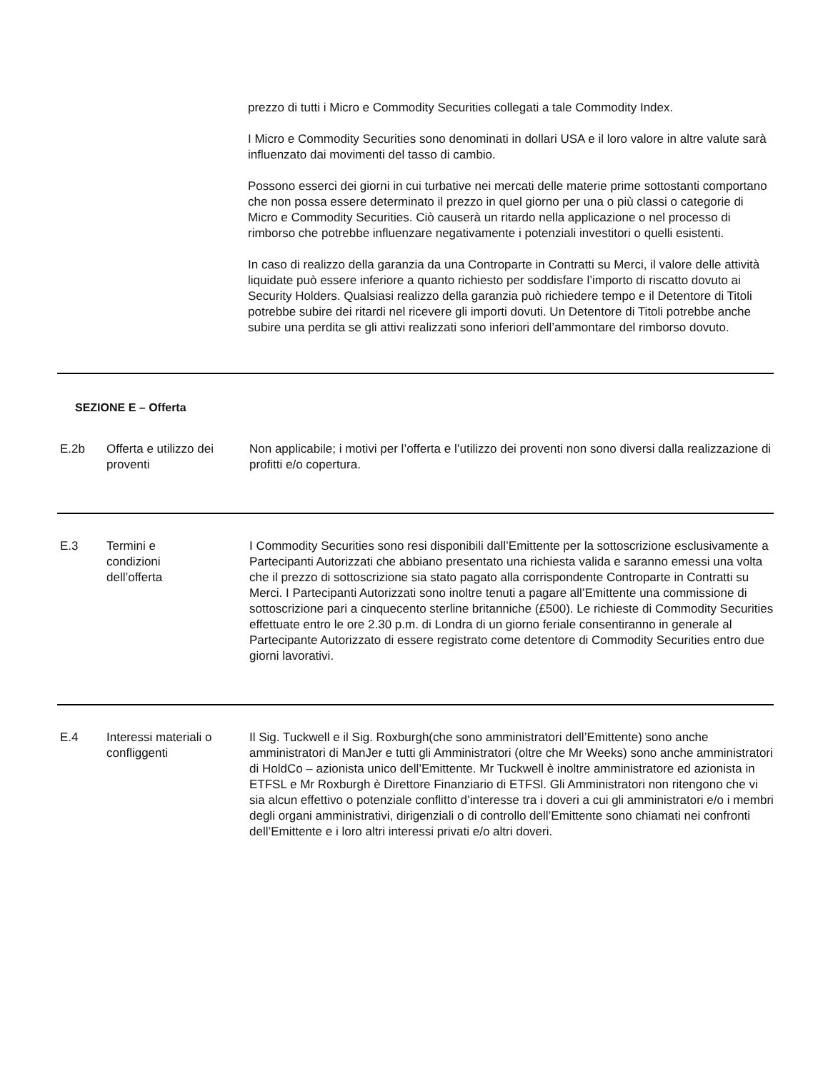prezzo di tutti i Micro e Commodity Securities collegati a tale Commodity Index.
I Micro e Commodity Securities sono denominati in dollari USA e il loro valore in altre valute sarà influenzato dai movimenti del tasso di cambio.
Possono esserci dei giorni in cui turbative nei mercati delle materie prime sottostanti comportano che non possa essere determinato il prezzo in quel giorno per una o più classi o categorie di Micro e Commodity Securities. Ciò causerà un ritardo nella applicazione o nel processo di rimborso che potrebbe influenzare negativamente i potenziali investitori o quelli esistenti.
In caso di realizzo della garanzia da una Controparte in Contratti su Merci, il valore delle attività liquidate può essere inferiore a quanto richiesto per soddisfare l’importo di riscatto dovuto ai Security Holders. Qualsiasi realizzo della garanzia può richiedere tempo e il Detentore di Titoli potrebbe subire dei ritardi nel ricevere gli importi dovuti. Un Detentore di Titoli potrebbe anche subire una perdita se gli attivi realizzati sono inferiori dell’ammontare del rimborso dovuto.
SEZIONE E – Offerta
| E.2b | Offerta e utilizzo dei proventi | Non applicabile; i motivi per l’offerta e l’utilizzo dei proventi non sono diversi dalla realizzazione di profitti e/o copertura. |
| E.3 | Termini e condizioni dell’offerta | I Commodity Securities sono resi disponibili dall’Emittente per la sottoscrizione esclusivamente a Partecipanti Autorizzati che abbiano presentato una richiesta valida e saranno emessi una volta che il prezzo di sottoscrizione sia stato pagato alla corrispondente Controparte in Contratti su Merci. I Partecipanti Autorizzati sono inoltre tenuti a pagare all’Emittente una commissione di sottoscrizione pari a cinquecento sterline britanniche (£500). Le richieste di Commodity Securities effettuate entro le ore 2.30 p.m. di Londra di un giorno feriale consentiranno in generale al Partecipante Autorizzato di essere registrato come detentore di Commodity Securities entro due giorni lavorativi. |
| E.4 | Interessi materiali o confliggenti | Il Sig. Tuckwell e il Sig. Roxburgh(che sono amministratori dell’Emittente) sono anche amministratori di ManJer e tutti gli Amministratori (oltre che Mr Weeks) sono anche amministratori di HoldCo – azionista unico dell’Emittente. Mr Tuckwell è inoltre amministratore ed azionista in ETFSL e Mr Roxburgh è Direttore Finanziario di ETFSl. Gli Amministratori non ritengono che vi sia alcun effettivo o potenziale conflitto d’interesse tra i doveri a cui gli amministratori e/o i membri degli organi amministrativi, dirigenziali o di controllo dell’Emittente sono chiamati nei confronti dell’Emittente e i loro altri interessi privati e/o altri doveri. |